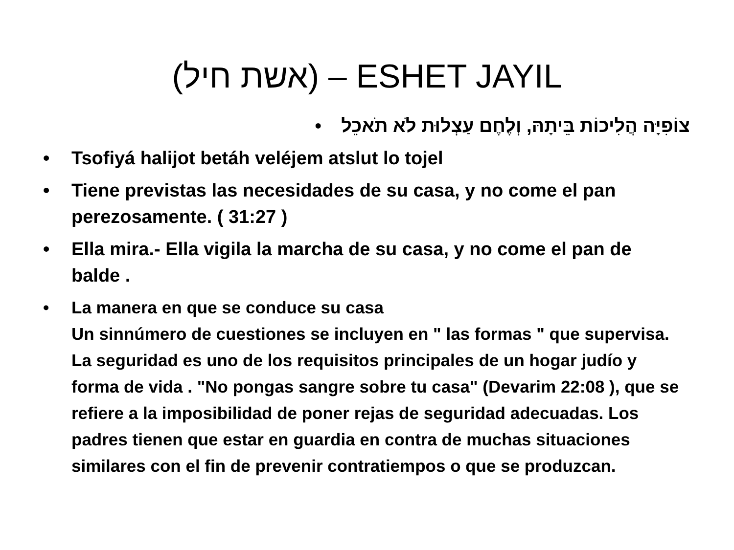(אשת חיל) – ESHET JAYIL
צוֹפִיָּה הֲלִיכוֹת בֵּיתָהּ, וְלֶחֶם עַצְלוּת לֹא תֹאכֵל •
• Tsofiyá halijot betáh veléjem atslut lo tojel
• Tiene previstas las necesidades de su casa, y no come el pan perezosamente. ( 31:27 )
• Ella mira.- Ella vigila la marcha de su casa, y no come el pan de balde .
• La manera en que se conduce su casa
Un sinnúmero de cuestiones se incluyen en " las formas " que supervisa. La seguridad es uno de los requisitos principales de un hogar judío y forma de vida . "No pongas sangre sobre tu casa" (Devarim 22:08 ), que se refiere a la imposibilidad de poner rejas de seguridad adecuadas. Los padres tienen que estar en guardia en contra de muchas situaciones similares con el fin de prevenir contratiempos o que se produzcan.